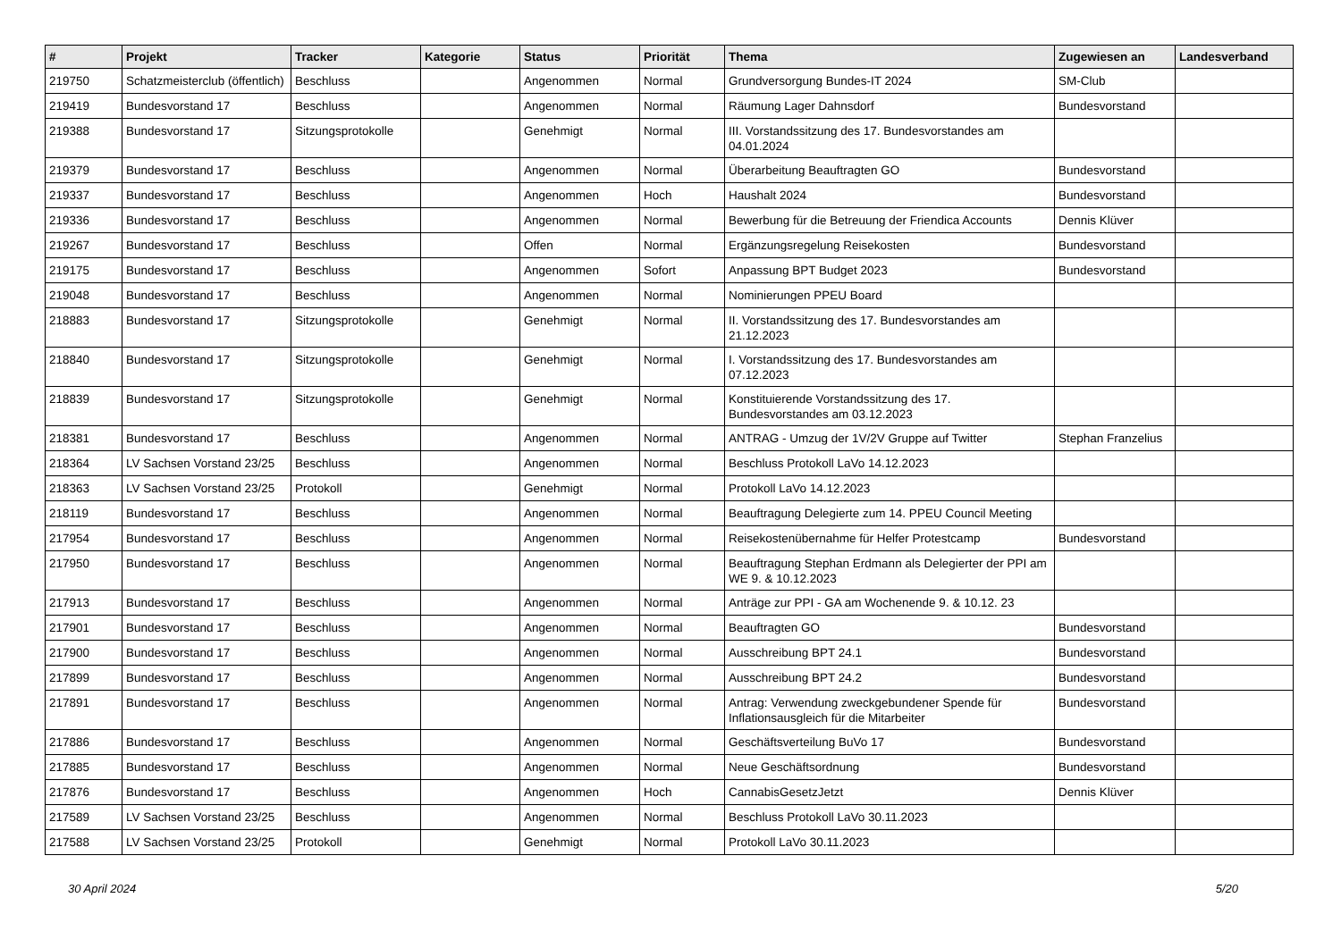| # | Projekt | Tracker | Kategorie | Status | Priorität | Thema | Zugewiesen an | Landesverband |
| --- | --- | --- | --- | --- | --- | --- | --- | --- |
| 219750 | Schatzmeisterclub (öffentlich) | Beschluss | | Angenommen | Normal | Grundversorgung Bundes-IT 2024 | SM-Club | |
| 219419 | Bundesvorstand 17 | Beschluss | | Angenommen | Normal | Räumung Lager Dahnsdorf | Bundesvorstand | |
| 219388 | Bundesvorstand 17 | Sitzungsprotokolle | | Genehmigt | Normal | III. Vorstandssitzung des 17. Bundesvorstandes am 04.01.2024 | | |
| 219379 | Bundesvorstand 17 | Beschluss | | Angenommen | Normal | Überarbeitung Beauftragten GO | Bundesvorstand | |
| 219337 | Bundesvorstand 17 | Beschluss | | Angenommen | Hoch | Haushalt 2024 | Bundesvorstand | |
| 219336 | Bundesvorstand 17 | Beschluss | | Angenommen | Normal | Bewerbung für die Betreuung der Friendica Accounts | Dennis Klüver | |
| 219267 | Bundesvorstand 17 | Beschluss | | Offen | Normal | Ergänzungsregelung Reisekosten | Bundesvorstand | |
| 219175 | Bundesvorstand 17 | Beschluss | | Angenommen | Sofort | Anpassung BPT Budget 2023 | Bundesvorstand | |
| 219048 | Bundesvorstand 17 | Beschluss | | Angenommen | Normal | Nominierungen PPEU Board | | |
| 218883 | Bundesvorstand 17 | Sitzungsprotokolle | | Genehmigt | Normal | II. Vorstandssitzung des 17. Bundesvorstandes am 21.12.2023 | | |
| 218840 | Bundesvorstand 17 | Sitzungsprotokolle | | Genehmigt | Normal | I. Vorstandssitzung des 17. Bundesvorstandes am 07.12.2023 | | |
| 218839 | Bundesvorstand 17 | Sitzungsprotokolle | | Genehmigt | Normal | Konstituierende Vorstandssitzung des 17. Bundesvorstandes am 03.12.2023 | | |
| 218381 | Bundesvorstand 17 | Beschluss | | Angenommen | Normal | ANTRAG - Umzug der 1V/2V Gruppe auf Twitter | Stephan Franzelius | |
| 218364 | LV Sachsen Vorstand 23/25 | Beschluss | | Angenommen | Normal | Beschluss Protokoll LaVo 14.12.2023 | | |
| 218363 | LV Sachsen Vorstand 23/25 | Protokoll | | Genehmigt | Normal | Protokoll LaVo 14.12.2023 | | |
| 218119 | Bundesvorstand 17 | Beschluss | | Angenommen | Normal | Beauftragung Delegierte zum 14. PPEU Council Meeting | | |
| 217954 | Bundesvorstand 17 | Beschluss | | Angenommen | Normal | Reisekostenübernahme für Helfer Protestcamp | Bundesvorstand | |
| 217950 | Bundesvorstand 17 | Beschluss | | Angenommen | Normal | Beauftragung Stephan Erdmann als Delegierter der PPI am WE 9. & 10.12.2023 | | |
| 217913 | Bundesvorstand 17 | Beschluss | | Angenommen | Normal | Anträge zur PPI - GA am Wochenende 9. & 10.12. 23 | | |
| 217901 | Bundesvorstand 17 | Beschluss | | Angenommen | Normal | Beauftragten GO | Bundesvorstand | |
| 217900 | Bundesvorstand 17 | Beschluss | | Angenommen | Normal | Ausschreibung BPT 24.1 | Bundesvorstand | |
| 217899 | Bundesvorstand 17 | Beschluss | | Angenommen | Normal | Ausschreibung BPT 24.2 | Bundesvorstand | |
| 217891 | Bundesvorstand 17 | Beschluss | | Angenommen | Normal | Antrag: Verwendung zweckgebundener Spende für Inflationsausgleich für die Mitarbeiter | Bundesvorstand | |
| 217886 | Bundesvorstand 17 | Beschluss | | Angenommen | Normal | Geschäftsverteilung BuVo 17 | Bundesvorstand | |
| 217885 | Bundesvorstand 17 | Beschluss | | Angenommen | Normal | Neue Geschäftsordnung | Bundesvorstand | |
| 217876 | Bundesvorstand 17 | Beschluss | | Angenommen | Hoch | CannabisGesetzJetzt | Dennis Klüver | |
| 217589 | LV Sachsen Vorstand 23/25 | Beschluss | | Angenommen | Normal | Beschluss Protokoll LaVo 30.11.2023 | | |
| 217588 | LV Sachsen Vorstand 23/25 | Protokoll | | Genehmigt | Normal | Protokoll LaVo 30.11.2023 | | |
30 April 2024 5/20